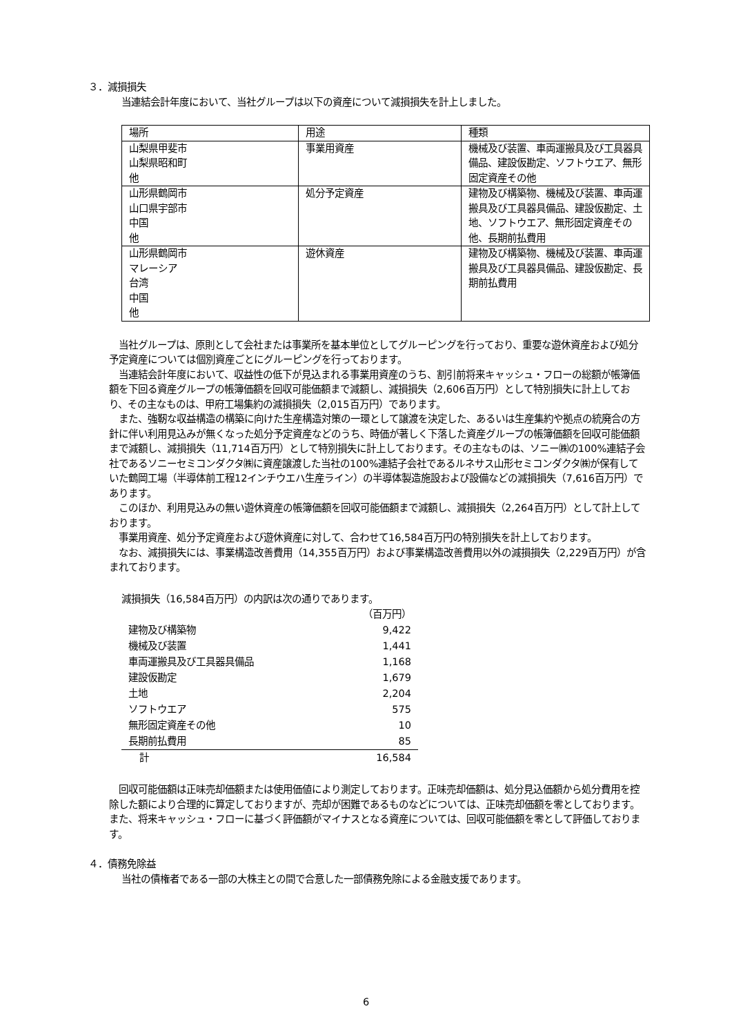３．減損損失
当連結会計年度において、当社グループは以下の資産について減損損失を計上しました。
| 場所 | 用途 | 種類 |
| 山梨県甲斐市 山梨県昭和町 他 | 事業用資産 | 機械及び装置、車両運搬具及び工具器具備品、建設仮勘定、ソフトウエア、無形固定資産その他 |
| 山形県鶴岡市 山口県宇部市 中国 他 | 処分予定資産 | 建物及び構築物、機械及び装置、車両運搬具及び工具器具備品、建設仮勘定、土地、ソフトウエア、無形固定資産その他、長期前払費用 |
| 山形県鶴岡市 マレーシア 台湾 中国 他 | 遊休資産 | 建物及び構築物、機械及び装置、車両運搬具及び工具器具備品、建設仮勘定、長期前払費用 |
　当社グループは、原則として会社または事業所を基本単位としてグルーピングを行っており、重要な遊休資産および処分予定資産については個別資産ごとにグルーピングを行っております。
　当連結会計年度において、収益性の低下が見込まれる事業用資産のうち、割引前将来キャッシュ・フローの総額が帳簿価額を下回る資産グループの帳簿価額を回収可能価額まで減額し、減損損失（2,606百万円）として特別損失に計上しており、その主なものは、甲府工場集約の減損損失（2,015百万円）であります。
　また、強靭な収益構造の構築に向けた生産構造対策の一環として譲渡を決定した、あるいは生産集約や拠点の統廃合の方針に伴い利用見込みが無くなった処分予定資産などのうち、時価が著しく下落した資産グループの帳簿価額を回収可能価額まで減額し、減損損失（11,714百万円）として特別損失に計上しております。その主なものは、ソニー㈱の100%連結子会社であるソニーセミコンダクタ㈱に資産譲渡した当社の100%連結子会社であるルネサス山形セミコンダクタ㈱が保有していた鶴岡工場（半導体前工程12インチウエハ生産ライン）の半導体製造施設および設備などの減損損失（7,616百万円）であります。
　このほか、利用見込みの無い遊休資産の帳簿価額を回収可能価額まで減額し、減損損失（2,264百万円）として計上しております。
　事業用資産、処分予定資産および遊休資産に対して、合わせて16,584百万円の特別損失を計上しております。
　なお、減損損失には、事業構造改善費用（14,355百万円）および事業構造改善費用以外の減損損失（2,229百万円）が含まれております。
減損損失（16,584百万円）の内訳は次の通りであります。
| | （百万円） |
| 建物及び構築物 | 9,422 |
| 機械及び装置 | 1,441 |
| 車両運搬具及び工具器具備品 | 1,168 |
| 建設仮勘定 | 1,679 |
| 土地 | 2,204 |
| ソフトウエア | 575 |
| 無形固定資産その他 | 10 |
| 長期前払費用 | 85 |
| 計 | 16,584 |
　回収可能価額は正味売却価額または使用価値により測定しております。正味売却価額は、処分見込価額から処分費用を控除した額により合理的に算定しておりますが、売却が困難であるものなどについては、正味売却価額を零としております。また、将来キャッシュ・フローに基づく評価額がマイナスとなる資産については、回収可能価額を零として評価しております。
４．債務免除益
当社の債権者である一部の大株主との間で合意した一部債務免除による金融支援であります。
6